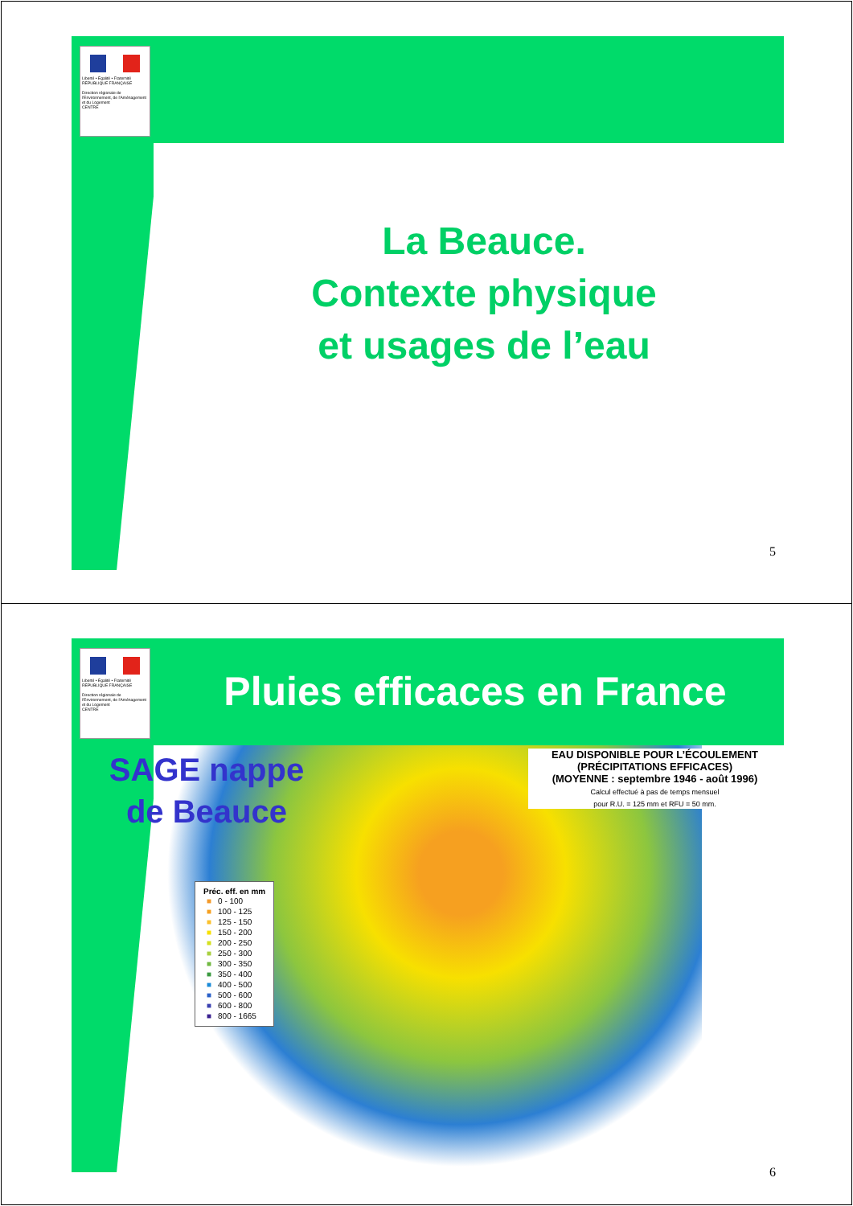Liberté • Égalité • Fraternité
RÉPUBLIQUE FRANÇAISE
Direction régionale de l'Environnement, de l'Aménagement et du Logement
CENTRE
La Beauce.
Contexte physique
et usages de l’eau
5
Liberté • Égalité • Fraternité
RÉPUBLIQUE FRANÇAISE
Direction régionale de l'Environnement, de l'Aménagement et du Logement
CENTRE
Pluies efficaces en France
SAGE nappe
de Beauce
EAU DISPONIBLE POUR L’ÉCOULEMENT
(PRÉCIPITATIONS EFFICACES)
(MOYENNE : septembre 1946 - août 1996)
Calcul effectué à pas de temps mensuel
pour R.U. = 125 mm et RFU = 50 mm.
Préc. eff. en mm
| ■ | 0 - 100 |
| ■ | 100 - 125 |
| ■ | 125 - 150 |
| ■ | 150 - 200 |
| ■ | 200 - 250 |
| ■ | 250 - 300 |
| ■ | 300 - 350 |
| ■ | 350 - 400 |
| ■ | 400 - 500 |
| ■ | 500 - 600 |
| ■ | 600 - 800 |
| ■ | 800 - 1665 |
6